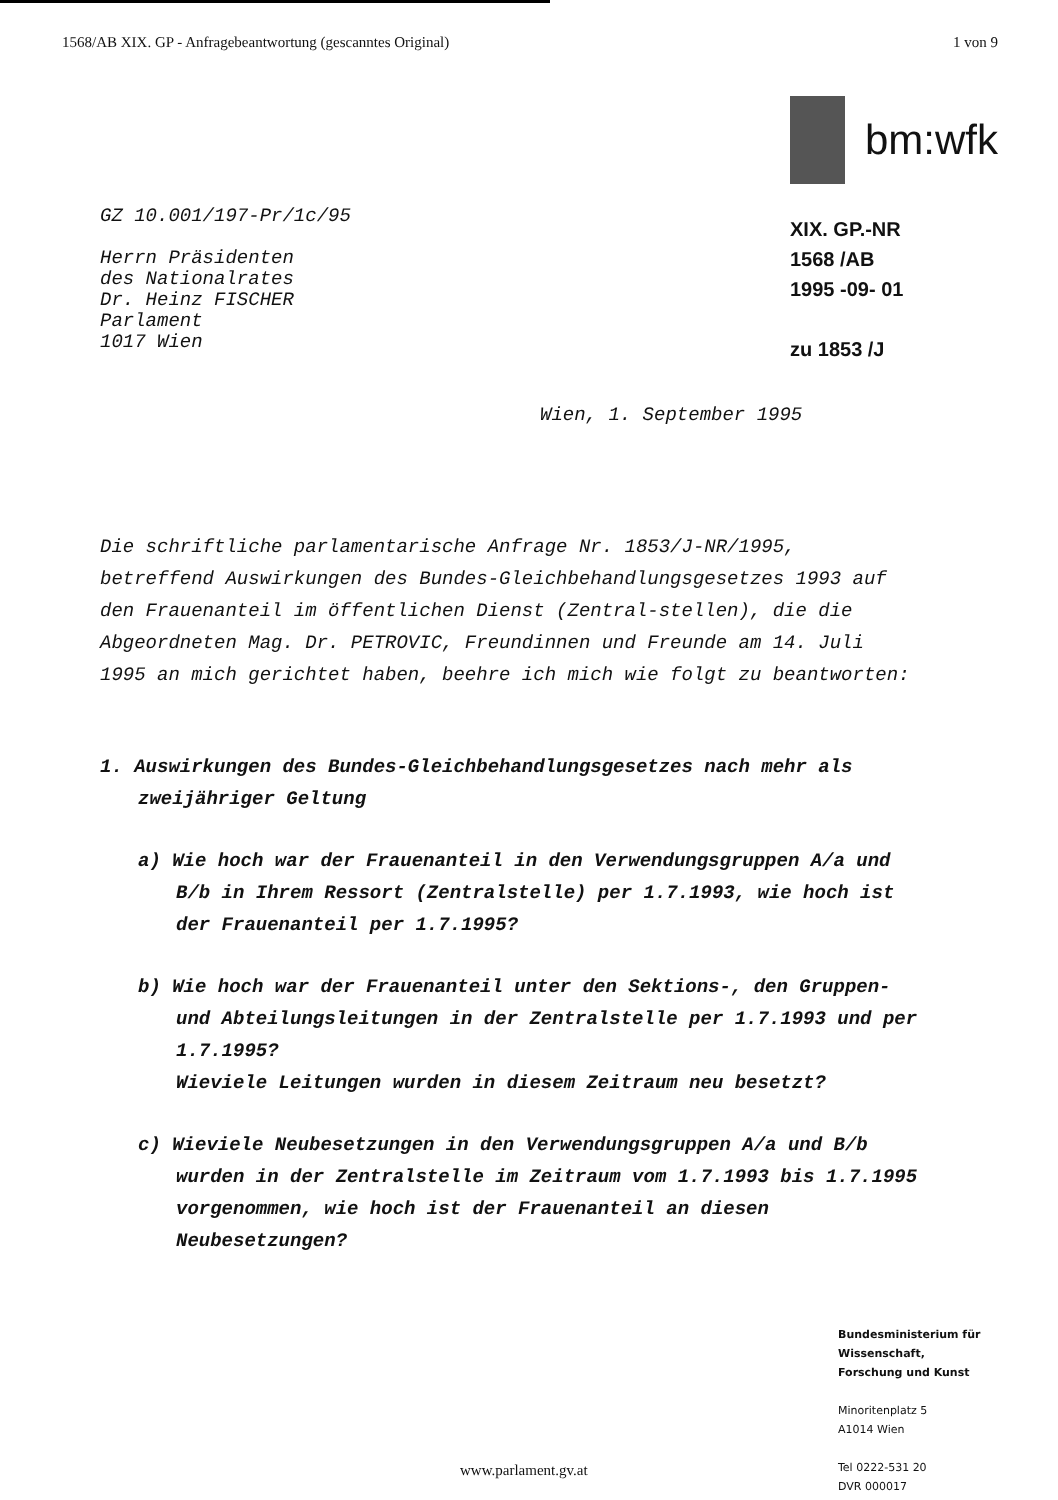1568/AB XIX. GP - Anfragebeantwortung (gescanntes Original) 1 von 9
GZ 10.001/197-Pr/1c/95
Herrn Präsidenten
des Nationalrates
Dr. Heinz FISCHER
Parlament
1017 Wien
bm:wfk
XIX. GP.-NR
1568 /AB
1995 -09- 01
zu 1853 /J
Wien, 1. September 1995
Die schriftliche parlamentarische Anfrage Nr. 1853/J-NR/1995, betreffend Auswirkungen des Bundes-Gleichbehandlungsgesetzes 1993 auf den Frauenanteil im öffentlichen Dienst (Zentral-stellen), die die Abgeordneten Mag. Dr. PETROVIC, Freundinnen und Freunde am 14. Juli 1995 an mich gerichtet haben, beehre ich mich wie folgt zu beantworten:
1. Auswirkungen des Bundes-Gleichbehandlungsgesetzes nach mehr als zweijähriger Geltung
a) Wie hoch war der Frauenanteil in den Verwendungsgruppen A/a und B/b in Ihrem Ressort (Zentralstelle) per 1.7.1993, wie hoch ist der Frauenanteil per 1.7.1995?
b) Wie hoch war der Frauenanteil unter den Sektions-, den Gruppen- und Abteilungsleitungen in der Zentralstelle per 1.7.1993 und per 1.7.1995?
Wieviele Leitungen wurden in diesem Zeitraum neu besetzt?
c) Wieviele Neubesetzungen in den Verwendungsgruppen A/a und B/b wurden in der Zentralstelle im Zeitraum vom 1.7.1993 bis 1.7.1995 vorgenommen, wie hoch ist der Frauenanteil an diesen Neubesetzungen?
Bundesministerium für
Wissenschaft,
Forschung und Kunst
Minoritenplatz 5
A1014 Wien
Tel 0222-531 20
DVR 000017
www.parlament.gv.at